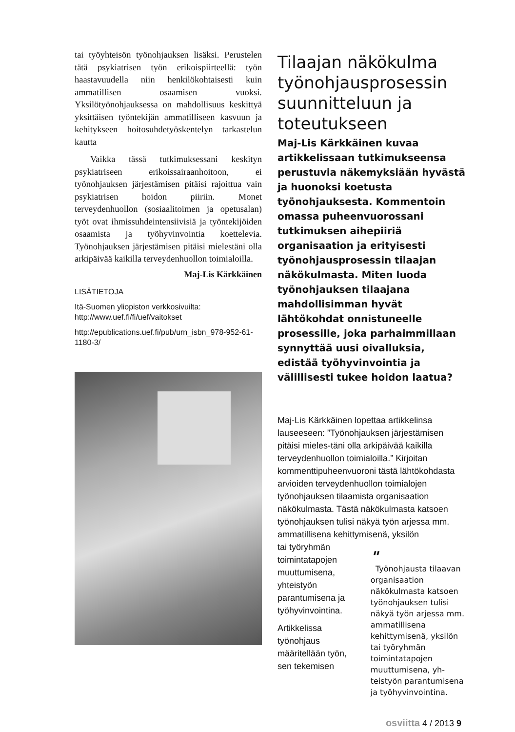tai työyhteisön työnohjauksen lisäksi. Perustelen tätä psykiatrisen työn erikoispiirteellä: työn haastavuudella niin henkilökohtaisesti kuin ammatillisen osaamisen vuoksi. Yksilötyönohjauksessa on mahdollisuus keskittyä yksittäisen työntekijän ammatilliseen kasvuun ja kehitykseen hoitosuhdetyöskentelyn tarkastelun kautta
Vaikka tässä tutkimuksessani keskityn psykiatriseen erikoissairaanhoitoon, ei työnohjauksen järjestämisen pitäisi rajoittua vain psykiatrisen hoidon piiriin. Monet terveydenhuollon (sosiaalitoimen ja opetusalan) työt ovat ihmissuhdeintensiivisiä ja työntekijöiden osaamista ja työhyvinvointia koettelevia. Työnohjauksen järjestämisen pitäisi mielestäni olla arkipäivää kaikilla terveydenhuollon toimialoilla.
Maj-Lis Kärkkäinen
LISÄTIETOJA
Itä-Suomen yliopiston verkkosivuilta:
http://www.uef.fi/fi/uef/vaitokset
http://epublications.uef.fi/pub/urn_isbn_978-952-61-1180-3/
Tilaajan näkökulma työnohjausprosessin suunnitteluun ja toteutukseen
Maj-Lis Kärkkäinen kuvaa artikkelissaan tutkimukseensa perustuvia näkemyksiään hyvästä ja huonoksi koetusta työnohjauksesta. Kommentoin omassa puheenvuorossani tutkimuksen aihepiiriä organisaation ja erityisesti työnohjausprosessin tilaajan näkökulmasta. Miten luoda työnohjauksen tilaajana mahdollisimman hyvät lähtökohdat onnistuneelle prosessille, joka parhaimmillaan synnyttää uusi oivalluksia, edistää työhyvinvointia ja välillisesti tukee hoidon laatua?
Maj-Lis Kärkkäinen lopettaa artikkelinsa lauseeseen: ”Työnohjauksen järjestämisen pitäisi mieles-täni olla arkipäivää kaikilla terveydenhuollon toimialoilla.” Kirjoitan kommenttipuheenvuoroni tästä lähtökohdasta arvioiden terveydenhuollon toimialojen työnohjauksen tilaamista organisaation näkökulmasta. Tästä näkökulmasta katsoen työnohjauksen tulisi näkyä työn arjessa mm. ammatillisena kehittymisenä, yksilön
tai työryhmän toimintatapojen muuttumisena, yhteistyön parantumisena ja työhyvinvointina.
Artikkelissa työnohjaus määritellään työn, sen tekemisen
"
Työnohjausta tilaavan organisaation näkökulmasta katsoen työnohjauksen tulisi näkyä työn arjessa mm. ammatillisena kehittymisenä, yksilön tai työryhmän toimintatapojen muuttumisena, yh-teistyön parantumisena ja työhyvinvointina.
osviitta 4 / 2013 9